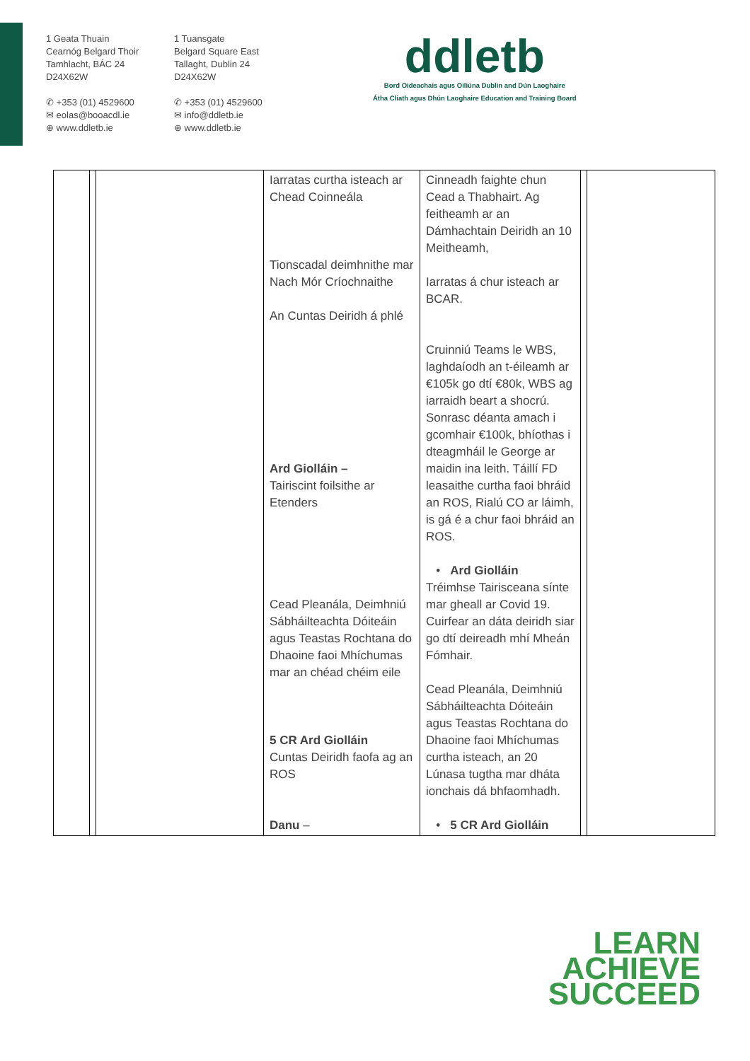1 Geata Thuain
Cearnóg Belgard Thoir
Tamhlacht, BÁC 24
D24X62W
✆ +353 (01) 4529600
✉ eolas@booacdl.ie
⊕ www.ddletb.ie
1 Tuansgate
Belgard Square East
Tallaght, Dublin 24
D24X62W
✆ +353 (01) 4529600
✉ info@ddletb.ie
⊕ www.ddletb.ie
ddletb
Bord Oideachais agus Oiliúna Dublin and Dún Laoghaire
Átha Cliath agus Dhún Laoghaire Education and Training Board
| | | | Iarratas curtha isteach ar Chead Coinneála Tionscadal deimhnithe mar Nach Mór Críochnaithe An Cuntas Deiridh á phlé Ard Giolláin – Tairiscint foilsithe ar Etenders Cead Pleanála, Deimhniú Sábháilteachta Dóiteáin agus Teastas Rochtana do Dhaoine faoi Mhíchumas mar an chéad chéim eile 5 CR Ard Giolláin Cuntas Deiridh faofa ag an ROS Danu – | Cinneadh faighte chun Cead a Thabhairt. Ag feitheamh ar an Dámhachtain Deiridh an 10 Meitheamh, Iarratas á chur isteach ar BCAR. Cruinniú Teams le WBS, laghdaíodh an t-éileamh ar €105k go dtí €80k, WBS ag iarraidh beart a shocrú. Sonrasc déanta amach i gcomhair €100k, bhíothas i dteagmháil le George ar maidin ina leith. Táillí FD leasaithe curtha faoi bhráid an ROS, Rialú CO ar láimh, is gá é a chur faoi bhráid an ROS. • Ard Giolláin Tréimhse Tairisceana sínte mar gheall ar Covid 19. Cuirfear an dáta deiridh siar go dtí deireadh mhí Mheán Fómhair. Cead Pleanála, Deimhniú Sábháilteachta Dóiteáin agus Teastas Rochtana do Dhaoine faoi Mhíchumas curtha isteach, an 20 Lúnasa tugtha mar dháta ionchais dá bhfaomhadh. • 5 CR Ard Giolláin | | |
LEARN
ACHIEVE
SUCCEED